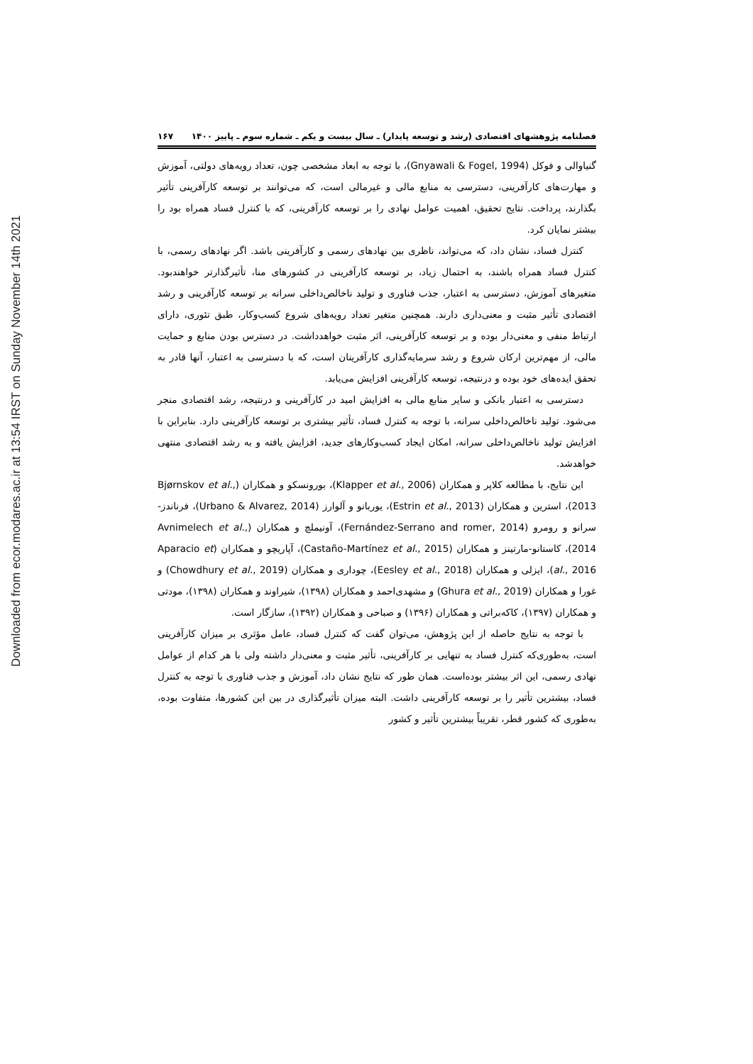Downloaded from ecor.modares.ac.ir at 13:54 IRST on Sunday November 14th 2021
فصلنامه پژوهشهای اقتصادی (رشد و توسعه پایدار) ـ سال بیست و یکم ـ شماره سوم ـ پاییز ۱۴۰۰ ۱۶۷
گنیاوالی و فوکل (Gnyawali & Fogel, 1994)، با توجه به ابعاد مشخصی چون، تعداد رویه‌های دولتی، آموزش و مهارت‌های کارآفرینی، دسترسی به منابع مالی و غیرمالی است، که می‌توانند بر توسعه کارآفرینی تأثیر بگذارند، پرداخت. نتایج تحقیق، اهمیت عوامل نهادی را بر توسعه کارآفرینی، که با کنترل فساد همراه بود را بیشتر نمایان کرد.
کنترل فساد، نشان داد، که می‌تواند، ناظری بین نهادهای رسمی و کارآفرینی باشد. اگر نهادهای رسمی، با کنترل فساد همراه باشند، به احتمال زیاد، بر توسعه کارآفرینی در کشورهای منا، تأثیرگذارتر خواهندبود. متغیرهای آموزش، دسترسی به اعتبار، جذب فناوری و تولید ناخالص‌داخلی سرانه بر توسعه کارآفرینی و رشد اقتصادی تأثیر مثبت و معنی‌داری دارند. همچنین متغیر تعداد رویه‌های شروع کسب‌وکار، طبق تئوری، دارای ارتباط منفی و معنی‌دار بوده و بر توسعه کارآفرینی، اثر مثبت خواهدداشت. در دسترس بودن منابع و حمایت مالی، از مهم‌ترین ارکان شروع و رشد سرمایه‌گذاری کارآفرینان است، که با دسترسی به اعتبار، آنها قادر به تحقق ایده‌های خود بوده و درنتیجه، توسعه کارآفرینی افزایش می‌یابد.
دسترسی به اعتبار بانکی و سایر منابع مالی به افزایش امید در کارآفرینی و درنتیجه، رشد اقتصادی منجر می‌شود. تولید ناخالص‌داخلی سرانه، با توجه به کنترل فساد، تأثیر بیشتری بر توسعه کارآفرینی دارد. بنابراین با افزایش تولید ناخالص‌داخلی سرانه، امکان ایجاد کسب‌وکارهای جدید، افزایش یافته و به رشد اقتصادی منتهی خواهدشد.
این نتایج، با مطالعه کلاپر و همکاران (Klapper et al., 2006)، بورونسکو و همکاران (Bjørnskov et al., 2013)، استرین و همکاران (Estrin et al., 2013)، یوربانو و آلوارز (Urbano & Alvarez, 2014)، فرناندز-سرانو و رومرو (Fernández-Serrano and romer, 2014)، آونیملچ و همکاران (Avnimelech et al., 2014)، کاستانو-مارتینز و همکاران (Castaño-Martínez et al., 2015)، آپاریچو و همکاران (Aparacio et al., 2016)، ایزلی و همکاران (Eesley et al., 2018)، چوداری و همکاران (Chowdhury et al., 2019) و غورا و همکاران (Ghura et al., 2019) و مشهدی‌احمد و همکاران (۱۳۹۸)، شیراوند و همکاران (۱۳۹۸)، مودتی و همکاران (۱۳۹۷)، کاکه‌براتی و همکاران (۱۳۹۶) و صباحی و همکاران (۱۳۹۲)، سازگار است.
با توجه به نتایج حاصله از این پژوهش، می‌توان گفت که کنترل فساد، عامل مؤثری بر میزان کارآفرینی است، به‌طوری‌که کنترل فساد به تنهایی بر کارآفرینی، تأثیر مثبت و معنی‌دار داشته ولی با هر کدام از عوامل نهادی رسمی، این اثر بیشتر بوده‌است. همان طور که نتایج نشان داد، آموزش و جذب فناوری با توجه به کنترل فساد، بیشترین تأثیر را بر توسعه کارآفرینی داشت. البته میزان تأثیرگذاری در بین این کشورها، متفاوت بوده، به‌طوری که کشور قطر، تقریباً بیشترین تأثیر و کشور